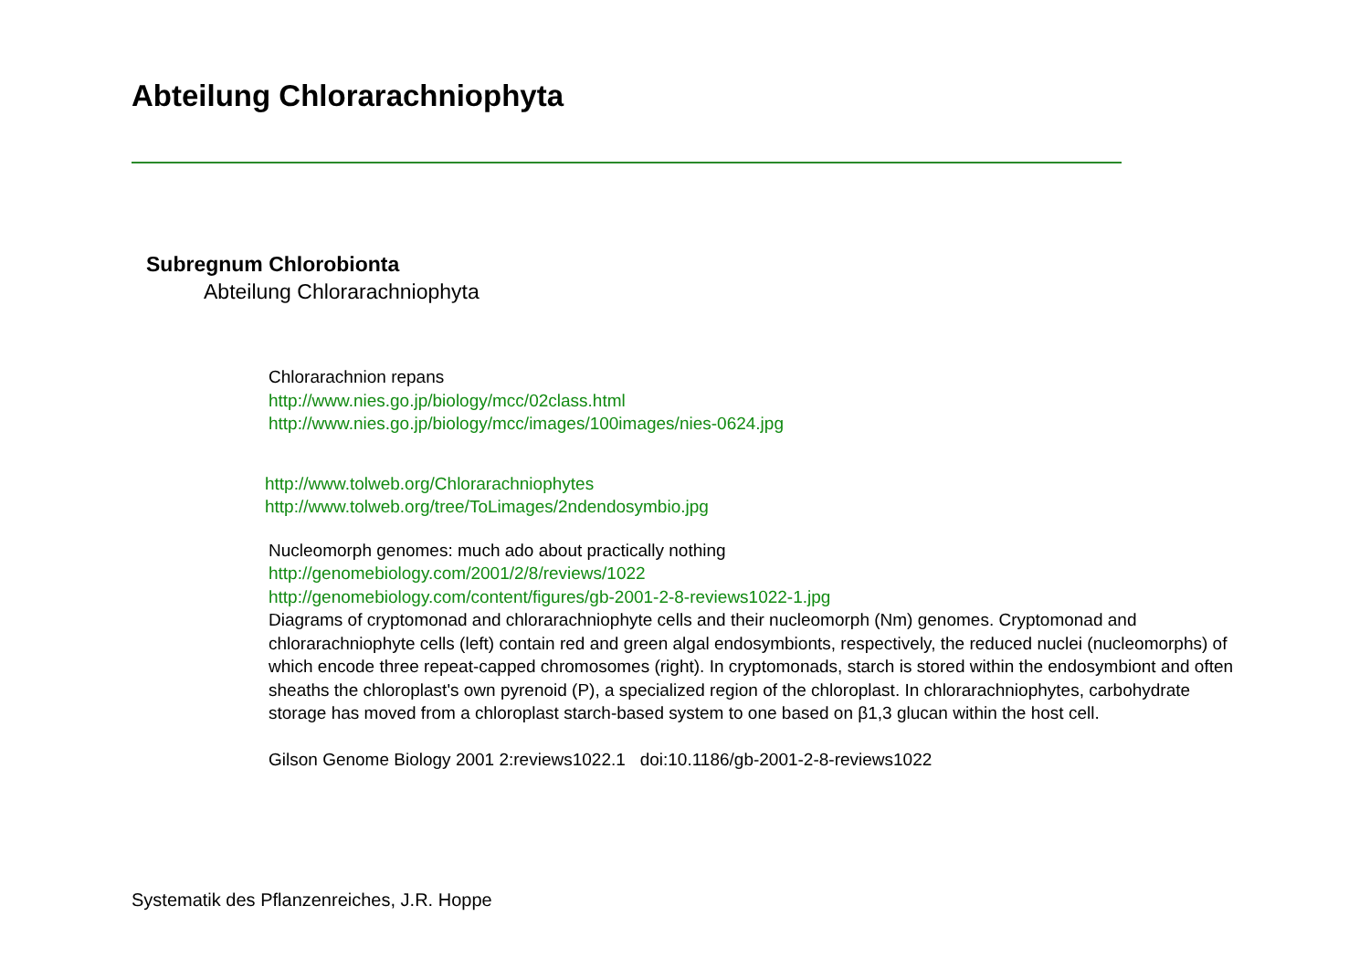Abteilung Chlorarachniophyta
Subregnum Chlorobionta
Abteilung Chlorarachniophyta
Chlorarachnion repans
http://www.nies.go.jp/biology/mcc/02class.html
http://www.nies.go.jp/biology/mcc/images/100images/nies-0624.jpg
http://www.tolweb.org/Chlorarachniophytes
http://www.tolweb.org/tree/ToLimages/2ndendosymbio.jpg
Nucleomorph genomes: much ado about practically nothing
http://genomebiology.com/2001/2/8/reviews/1022
http://genomebiology.com/content/figures/gb-2001-2-8-reviews1022-1.jpg
Diagrams of cryptomonad and chlorarachniophyte cells and their nucleomorph (Nm) genomes. Cryptomonad and chlorarachniophyte cells (left) contain red and green algal endosymbionts, respectively, the reduced nuclei (nucleomorphs) of which encode three repeat-capped chromosomes (right). In cryptomonads, starch is stored within the endosymbiont and often sheaths the chloroplast's own pyrenoid (P), a specialized region of the chloroplast. In chlorarachniophytes, carbohydrate storage has moved from a chloroplast starch-based system to one based on β1,3 glucan within the host cell.
Gilson Genome Biology 2001 2:reviews1022.1 doi:10.1186/gb-2001-2-8-reviews1022
Systematik des Pflanzenreiches, J.R. Hoppe